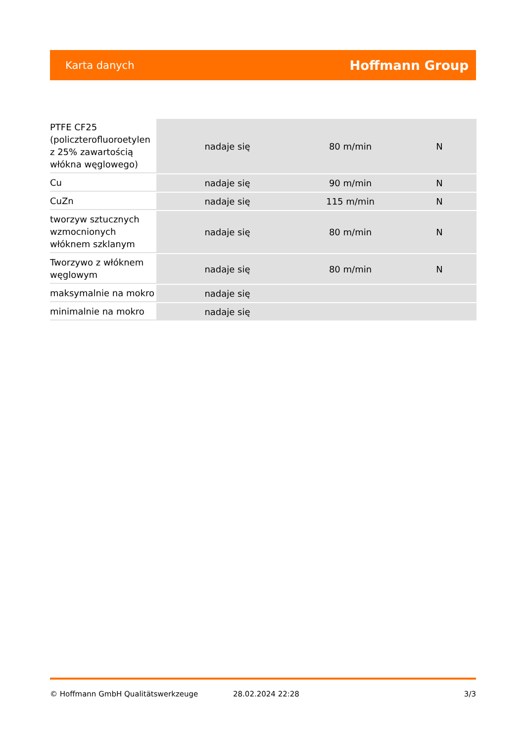Karta danych Hoffmann Group
| PTFE CF25 (policzterofluoroetylen z 25% zawartością włókna węglowego) | nadaje się | 80 m/min | N |
| Cu | nadaje się | 90 m/min | N |
| CuZn | nadaje się | 115 m/min | N |
| tworzyw sztucznych wzmocnionych włóknem szklanym | nadaje się | 80 m/min | N |
| Tworzywo z włóknem węglowym | nadaje się | 80 m/min | N |
| maksymalnie na mokro | nadaje się | | |
| minimalnie na mokro | nadaje się | | |
© Hoffmann GmbH Qualitätswerkzeuge 28.02.2024 22:28 3/3